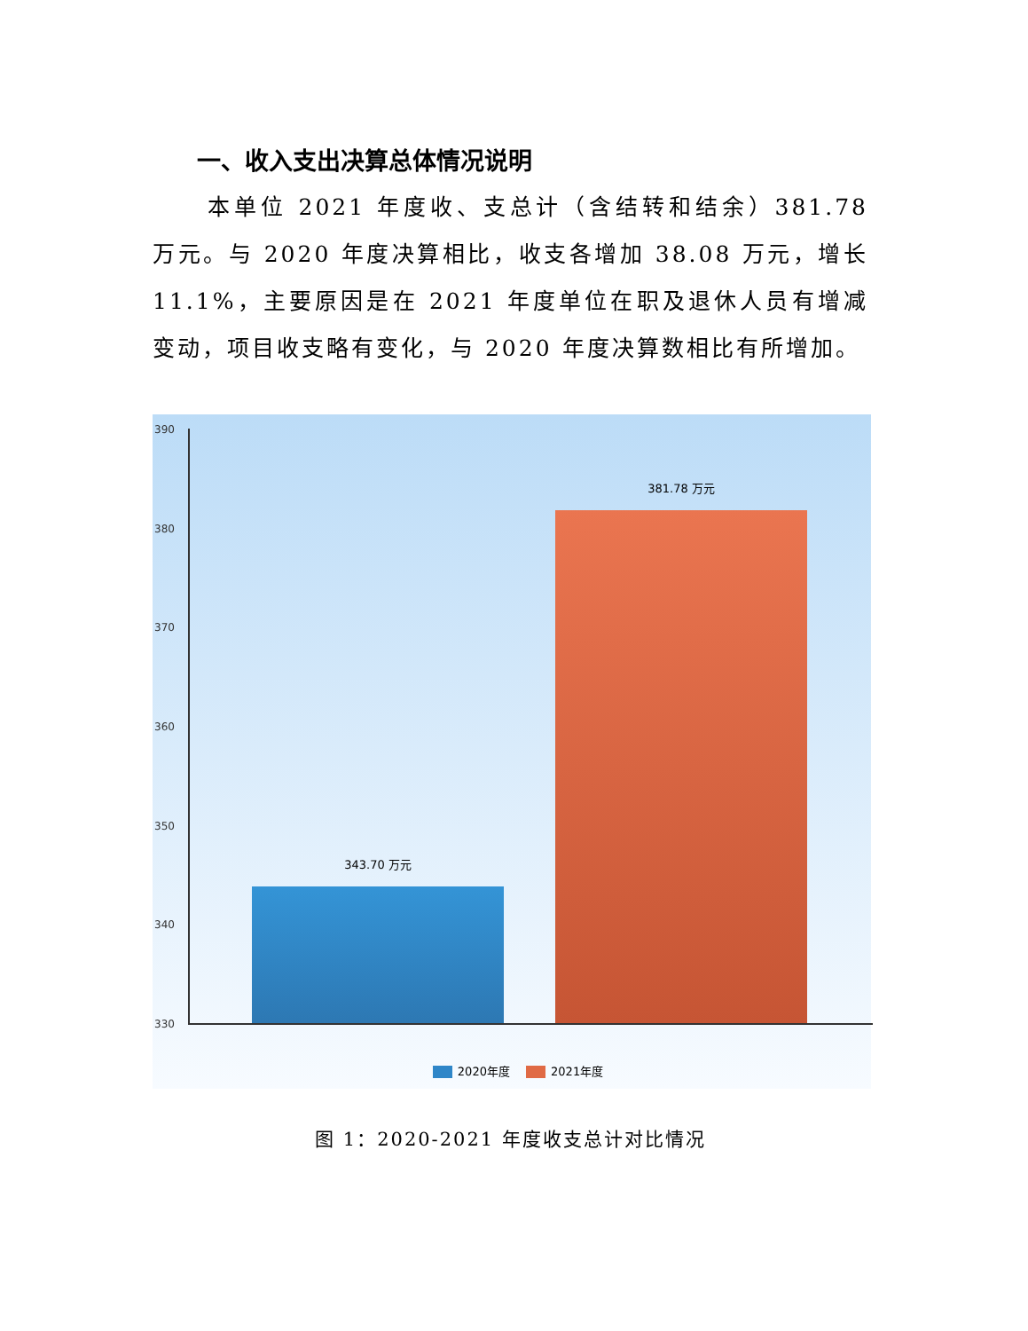一、收入支出决算总体情况说明
本单位 2021 年度收、支总计（含结转和结余）381.78 万元。与 2020 年度决算相比，收支各增加 38.08 万元，增长 11.1%，主要原因是在 2021 年度单位在职及退休人员有增减变动，项目收支略有变化，与 2020 年度决算数相比有所增加。
390
380
370
360
350
340
330
343.70 万元
381.78 万元
2020年度 2021年度
图 1：2020-2021 年度收支总计对比情况